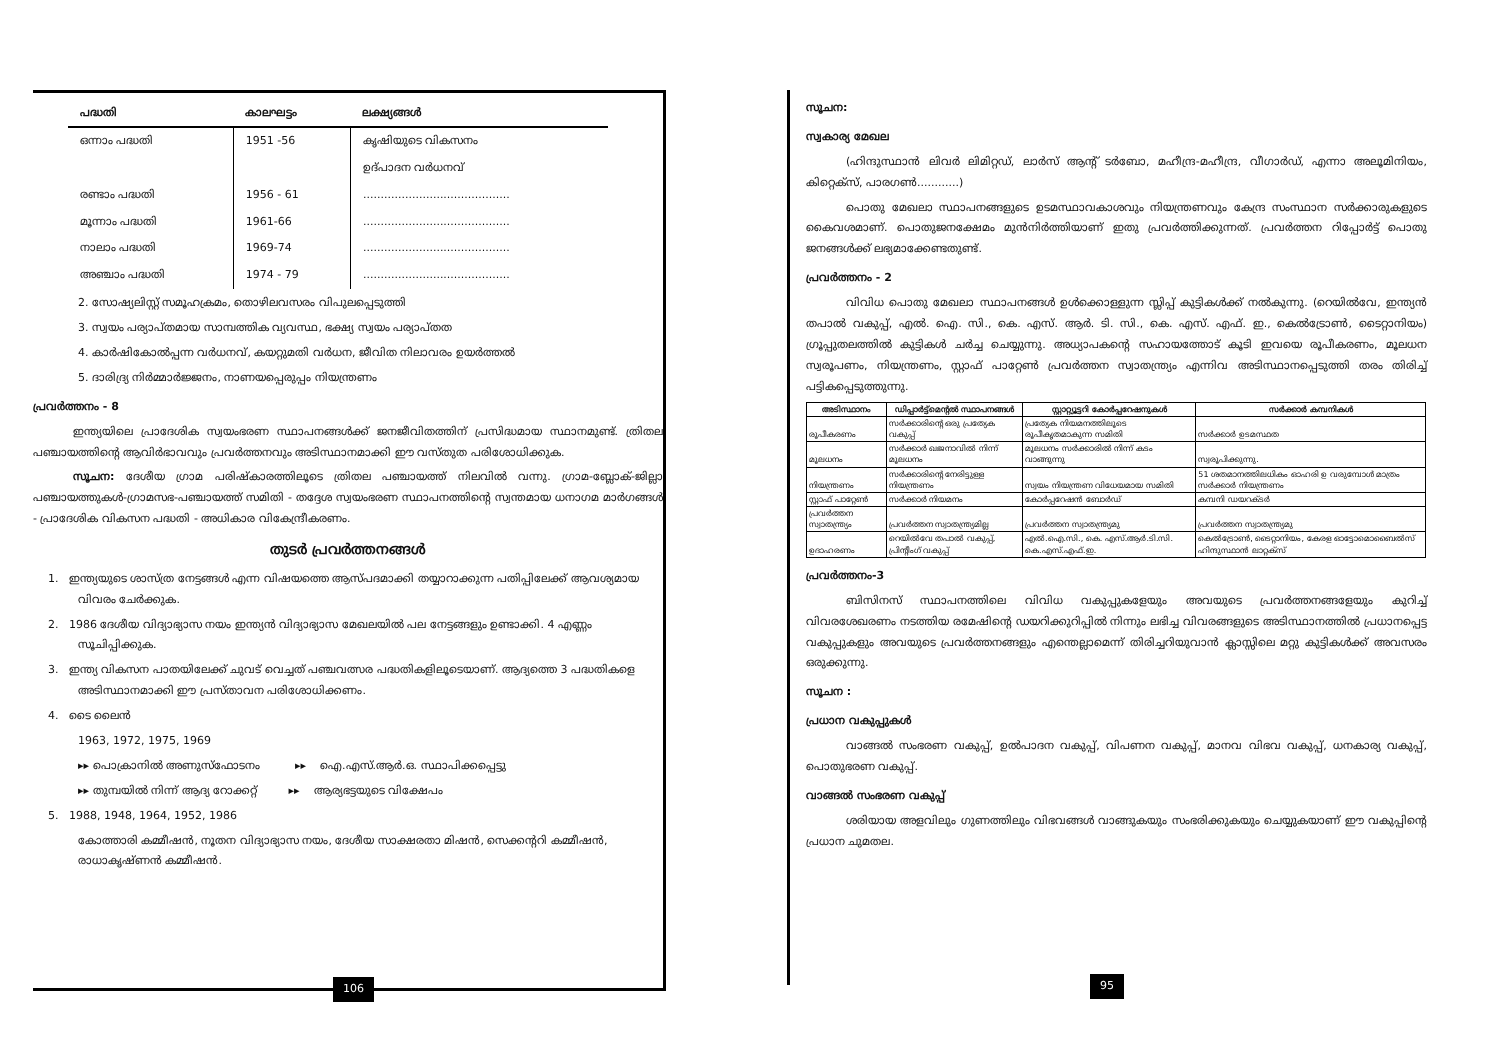| പദ്ധതി | കാലഘട്ടം | ലക്ഷ്യങ്ങൾ |
| --- | --- | --- |
| ഒന്നാം പദ്ധതി | 1951 -56 | കൃഷിയുടെ വികസനം |
| | | ഉദ്പാദന വർധനവ് |
| രണ്ടാം പദ്ധതി | 1956 - 61 | .......................................... |
| മൂന്നാം പദ്ധതി | 1961-66 | .......................................... |
| നാലാം പദ്ധതി | 1969-74 | .......................................... |
| അഞ്ചാം പദ്ധതി | 1974 - 79 | .......................................... |
2. സോഷ്യലിസ്റ്റ് സമൂഹക്രമം, തൊഴിലവസരം വിപുലപ്പെടുത്തി
3. സ്വയം പര്യാപ്തമായ സാമ്പത്തിക വ്യവസ്ഥ, ഭക്ഷ്യ സ്വയം പര്യാപ്തത
4. കാർഷികോൽപ്പന്ന വർധനവ്, കയറ്റുമതി വർധന, ജീവിത നിലാവരം ഉയർത്തൽ
5. ദാരിദ്ര്യ നിർമ്മാർജ്ജനം, നാണയപ്പെരുപ്പം നിയന്ത്രണം
പ്രവർത്തനം - 8
ഇന്ത്യയിലെ പ്രാദേശിക സ്വയംഭരണ സ്ഥാപനങ്ങൾക്ക് ജനജീവിതത്തിന് പ്രസിദ്ധമായ സ്ഥാനമുണ്ട്. ത്രിതല പഞ്ചായത്തിന്റെ ആവിർഭാവവും പ്രവർത്തനവും അടിസ്ഥാനമാക്കി ഈ വസ്തുത പരിശോധിക്കുക.
സൂചന: ദേശീയ ഗ്രാമ പരിഷ്കാരത്തിലൂടെ ത്രിതല പഞ്ചായത്ത് നിലവിൽ വന്നു. ഗ്രാമ-ബ്ലോക്-ജില്ലാ പഞ്ചായത്തുകൾ-ഗ്രാമസഭ-പഞ്ചായത്ത് സമിതി - തദ്ദേശ സ്വയംഭരണ സ്ഥാപനത്തിന്റെ സ്വന്തമായ ധനാഗമ മാർഗങ്ങൾ - പ്രാദേശിക വികസന പദ്ധതി - അധികാര വികേന്ദ്രീകരണം.
തുടർ പ്രവർത്തനങ്ങൾ
1. ഇന്ത്യയുടെ ശാസ്ത്ര നേട്ടങ്ങൾ എന്ന വിഷയത്തെ ആസ്പദമാക്കി തയ്യാറാക്കുന്ന പതിപ്പിലേക്ക് ആവശ്യമായ വിവരം ചേർക്കുക.
2. 1986 ദേശീയ വിദ്യാഭ്യാസ നയം ഇന്ത്യൻ വിദ്യാഭ്യാസ മേഖലയിൽ പല നേട്ടങ്ങളും ഉണ്ടാക്കി. 4 എണ്ണം സൂചിപ്പിക്കുക.
3. ഇന്ത്യ വികസന പാതയിലേക്ക് ചുവട് വെച്ചത് പഞ്ചവത്സര പദ്ധതികളിലൂടെയാണ്. ആദ്യത്തെ 3 പദ്ധതികളെ അടിസ്ഥാനമാക്കി ഈ പ്രസ്താവന പരിശോധിക്കണം.
4. ടൈ ലൈൻ
1963, 1972, 1975, 1969
▸▸ പൊക്രാനിൽ അണുസ്ഫോടനം ▸▸ ഐ.എസ്.ആർ.ഒ. സ്ഥാപിക്കപ്പെട്ടു
▸▸ തുമ്പയിൽ നിന്ന് ആദ്യ റോക്കറ്റ് ▸▸ ആര്യഭട്ടയുടെ വിക്ഷേപം
5. 1988, 1948, 1964, 1952, 1986
കോത്താരി കമ്മീഷൻ, നൂതന വിദ്യാഭ്യാസ നയം, ദേശീയ സാക്ഷരതാ മിഷൻ, സെക്കന്ററി കമ്മീഷൻ, രാധാകൃഷ്ണൻ കമ്മീഷൻ.
106
സൂചന:
സ്വകാര്യ മേഖല
(ഹിന്ദുസ്ഥാൻ ലിവർ ലിമിറ്റഡ്, ലാർസ് ആന്റ് ടർബോ, മഹീന്ദ്ര-മഹീന്ദ്ര, വീഗാർഡ്, എന്നാ അലൂമിനിയം, കിറ്റെക്സ്, പാരഗൺ............)
പൊതു മേഖലാ സ്ഥാപനങ്ങളുടെ ഉടമസ്ഥാവകാശവും നിയന്ത്രണവും കേന്ദ്ര സംസ്ഥാന സർക്കാരുകളുടെ കൈവശമാണ്. പൊതുജനക്ഷേമം മുൻനിർത്തിയാണ് ഇതു പ്രവർത്തിക്കുന്നത്. പ്രവർത്തന റിപ്പോർട്ട് പൊതു ജനങ്ങൾക്ക് ലഭ്യമാക്കേണ്ടതുണ്ട്.
പ്രവർത്തനം - 2
വിവിധ പൊതു മേഖലാ സ്ഥാപനങ്ങൾ ഉൾക്കൊള്ളുന്ന സ്ലിപ്പ് കുട്ടികൾക്ക് നൽകുന്നു. (റെയിൽവേ, ഇന്ത്യൻ തപാൽ വകുപ്പ്, എൽ. ഐ. സി., കെ. എസ്. ആർ. ടി. സി., കെ. എസ്. എഫ്. ഇ., കെൽട്രോൺ, ടൈറ്റാനിയം) ഗ്രൂപ്പുതലത്തിൽ കുട്ടികൾ ചർച്ച ചെയ്യുന്നു. അധ്യാപകന്റെ സഹായത്തോട് കൂടി ഇവയെ രൂപീകരണം, മൂലധന സ്വരൂപണം, നിയന്ത്രണം, സ്റ്റാഫ് പാറ്റേൺ പ്രവർത്തന സ്വാതന്ത്ര്യം എന്നിവ അടിസ്ഥാനപ്പെടുത്തി തരം തിരിച്ച് പട്ടികപ്പെടുത്തുന്നു.
| അടിസ്ഥാനം | ഡിപ്പാർട്ട്മെന്റൽ സ്ഥാപനങ്ങൾ | സ്റ്റാറ്റ്യൂട്ടറി കോർപ്പറേഷനുകൾ | സർക്കാർ കമ്പനികൾ |
| --- | --- | --- | --- |
| രൂപീകരണം | സർക്കാരിന്റെ ഒരു പ്രത്യേക വകുപ്പ് | പ്രത്യേക നിയമനത്തിലൂടെ രൂപീകൃതമാകുന്ന സമിതി | സർക്കാർ ഉടമസ്ഥത |
| മൂലധനം | സർക്കാർ ഖജനാവിൽ നിന്ന് മൂലധനം | മൂലധനം സർക്കാരിൽ നിന്ന് കടം വാങ്ങുന്നു | സ്വരൂപിക്കുന്നു. |
| നിയന്ത്രണം | സർക്കാരിന്റെ നേരിട്ടുള്ള നിയന്ത്രണം | സ്വയം നിയന്ത്രണ വിധേയമായ സമിതി | 51 ശതമാനത്തിലധികം ഓഹരി ഉ വരുമ്പോൾ മാത്രം സർക്കാർ നിയന്ത്രണം |
| സ്റ്റാഫ് പാറ്റേൺ | സർക്കാർ നിയമനം | കോർപ്പറേഷൻ ബോർഡ് | കമ്പനി ഡയറക്ടർ |
| പ്രവർത്തന സ്വാതന്ത്ര്യം | പ്രവർത്തന സ്വാതന്ത്ര്യമില്ല | പ്രവർത്തന സ്വാതന്ത്ര്യമു | പ്രവർത്തന സ്വാതന്ത്ര്യമു |
| ഉദാഹരണം | റെയിൽവേ തപാൽ വകുപ്പ്, പ്രിന്റിംഗ് വകുപ്പ് | എൽ.ഐ.സി., കെ. എസ്.ആർ.ടി.സി. കെ.എസ്.എഫ്.ഇ. | കെൽട്രോൺ, ടൈറ്റാനിയം, കേരള ഓട്ടോമൊബൈൽസ് ഹിന്ദുസ്ഥാൻ ലാറ്റക്സ് |
പ്രവർത്തനം-3
ബിസിനസ് സ്ഥാപനത്തിലെ വിവിധ വകുപ്പുകളേയും അവയുടെ പ്രവർത്തനങ്ങളേയും കുറിച്ച് വിവരശേഖരണം നടത്തിയ രമേഷിന്റെ ഡയറിക്കുറിപ്പിൽ നിന്നും ലഭിച്ച വിവരങ്ങളുടെ അടിസ്ഥാനത്തിൽ പ്രധാനപ്പെട്ട വകുപ്പുകളും അവയുടെ പ്രവർത്തനങ്ങളും എന്തെല്ലാമെന്ന് തിരിച്ചറിയുവാൻ ക്ലാസ്സിലെ മറ്റു കുട്ടികൾക്ക് അവസരം ഒരുക്കുന്നു.
സൂചന :
പ്രധാന വകുപ്പുകൾ
വാങ്ങൽ സംഭരണ വകുപ്പ്, ഉൽപാദന വകുപ്പ്, വിപണന വകുപ്പ്, മാനവ വിഭവ വകുപ്പ്, ധനകാര്യ വകുപ്പ്, പൊതുഭരണ വകുപ്പ്.
വാങ്ങൽ സംഭരണ വകുപ്പ്
ശരിയായ അളവിലും ഗുണത്തിലും വിഭവങ്ങൾ വാങ്ങുകയും സംഭരിക്കുകയും ചെയ്യുകയാണ് ഈ വകുപ്പിന്റെ പ്രധാന ചുമതല.
95